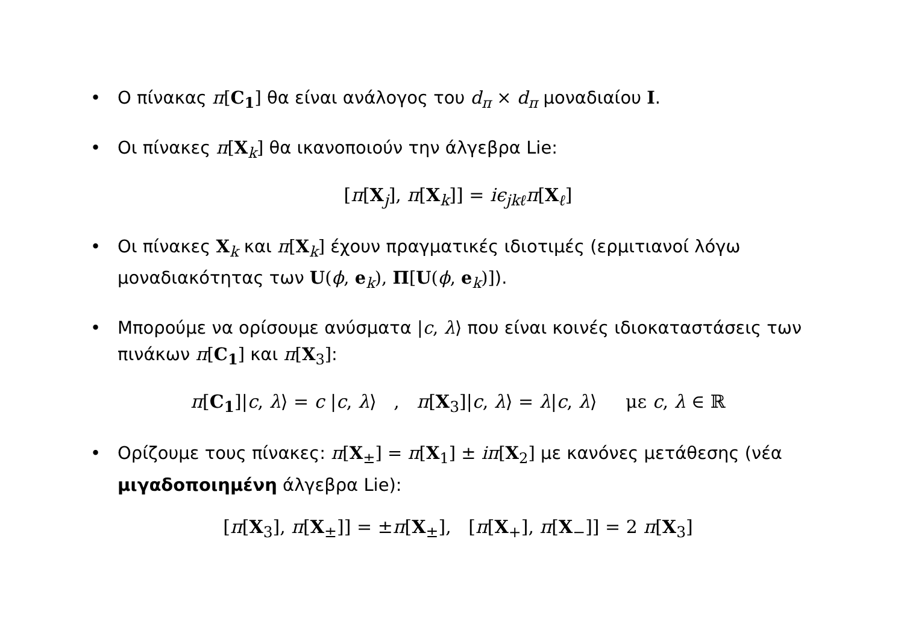• Ο πίνακας π[C<sub>1</sub>] θα είναι ανάλογος του d<sub>π</sub> × d<sub>π</sub> μοναδιαίου I.
• Οι πίνακες π[X<sub>k</sub>] θα ικανοποιούν την άλγεβρα Lie:
[π[X<sub>j</sub>], π[X<sub>k</sub>]] = iϵ<sub>jkℓ</sub>π[X<sub>ℓ</sub>]
• Οι πίνακες X<sub>k</sub> και π[X<sub>k</sub>] έχουν πραγματικές ιδιοτιμές (ερμιτιανοί λόγω μοναδιακότητας των U(ϕ, e<sub>k</sub>), Π[U(ϕ, e<sub>k</sub>)]).
• Μπορούμε να ορίσουμε ανύσματα |c, λ⟩ που είναι κοινές ιδιοκαταστάσεις των πινάκων π[C<sub>1</sub>] και π[X<sub>3</sub>]:
π[C<sub>1</sub>]|c, λ⟩ = c |c, λ⟩ , π[X<sub>3</sub>]|c, λ⟩ = λ|c, λ⟩ με c, λ ∈ ℝ
• Ορίζουμε τους πίνακες: π[X<sub>±</sub>] = π[X<sub>1</sub>] ± iπ[X<sub>2</sub>] με κανόνες μετάθεσης (νέα μιγαδοποιημένη άλγεβρα Lie):
[π[X<sub>3</sub>], π[X<sub>±</sub>]] = ±π[X<sub>±</sub>], [π[X<sub>+</sub>], π[X<sub>−</sub>]] = 2 π[X<sub>3</sub>]